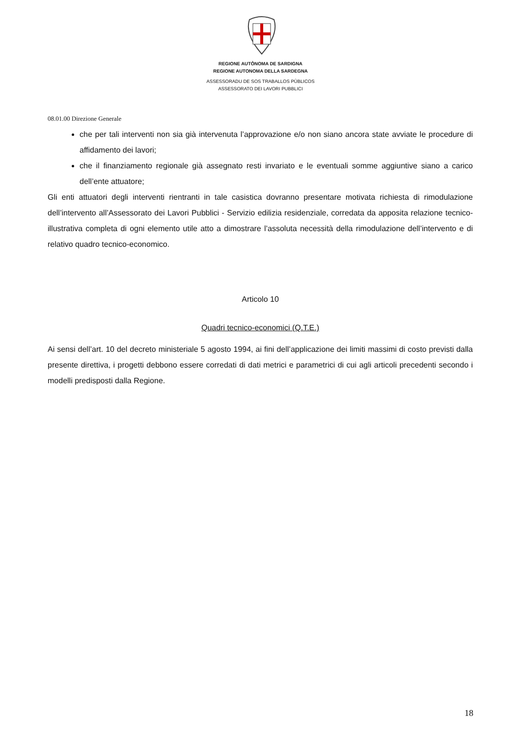REGIONE AUTÒNOMA DE SARDIGNA
REGIONE AUTONOMA DELLA SARDEGNA
ASSESSORADU DE SOS TRABALLOS PÙBLICOS
ASSESSORATO DEI LAVORI PUBBLICI
08.01.00 Direzione Generale
che per tali interventi non sia già intervenuta l’approvazione e/o non siano ancora state avviate le procedure di affidamento dei lavori;
che il finanziamento regionale già assegnato resti invariato e le eventuali somme aggiuntive siano a carico dell’ente attuatore;
Gli enti attuatori degli interventi rientranti in tale casistica dovranno presentare motivata richiesta di rimodulazione dell’intervento all’Assessorato dei Lavori Pubblici - Servizio edilizia residenziale, corredata da apposita relazione tecnico-illustrativa completa di ogni elemento utile atto a dimostrare l’assoluta necessità della rimodulazione dell’intervento e di relativo quadro tecnico-economico.
Articolo 10
Quadri tecnico-economici (Q.T.E.)
Ai sensi dell’art. 10 del decreto ministeriale 5 agosto 1994, ai fini dell’applicazione dei limiti massimi di costo previsti dalla presente direttiva, i progetti debbono essere corredati di dati metrici e parametrici di cui agli articoli precedenti secondo i modelli predisposti dalla Regione.
18